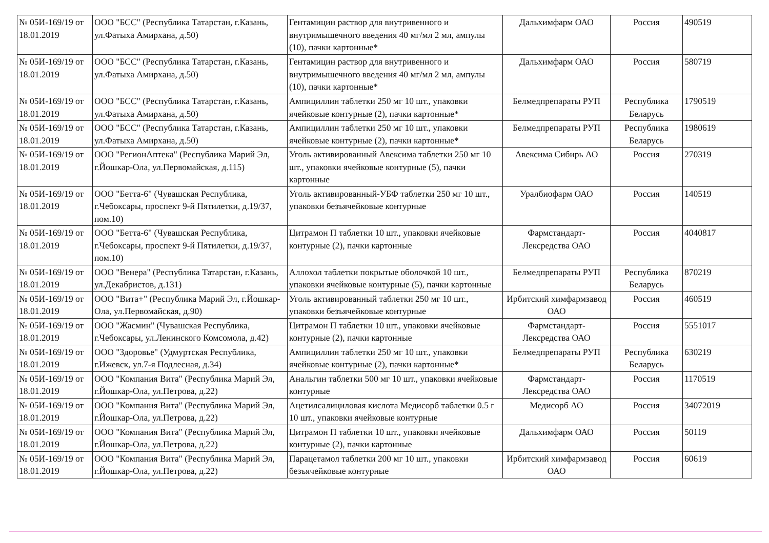| № 05И-169/19 от 18.01.2019 | ООО "БСС" (Республика Татарстан, г.Казань, ул.Фатыха Амирхана, д.50) | Гентамицин раствор для внутривенного и внутримышечного введения 40 мг/мл 2 мл, ампулы (10), пачки картонные* | Дальхимфарм ОАО | Россия | 490519 |
| № 05И-169/19 от 18.01.2019 | ООО "БСС" (Республика Татарстан, г.Казань, ул.Фатыха Амирхана, д.50) | Гентамицин раствор для внутривенного и внутримышечного введения 40 мг/мл 2 мл, ампулы (10), пачки картонные* | Дальхимфарм ОАО | Россия | 580719 |
| № 05И-169/19 от 18.01.2019 | ООО "БСС" (Республика Татарстан, г.Казань, ул.Фатыха Амирхана, д.50) | Ампициллин таблетки 250 мг 10 шт., упаковки ячейковые контурные (2), пачки картонные* | Белмедпрепараты РУП | Республика Беларусь | 1790519 |
| № 05И-169/19 от 18.01.2019 | ООО "БСС" (Республика Татарстан, г.Казань, ул.Фатыха Амирхана, д.50) | Ампициллин таблетки 250 мг 10 шт., упаковки ячейковые контурные (2), пачки картонные* | Белмедпрепараты РУП | Республика Беларусь | 1980619 |
| № 05И-169/19 от 18.01.2019 | ООО "РегионАптека" (Республика Марий Эл, г.Йошкар-Ола, ул.Первомайская, д.115) | Уголь активированный Авексима таблетки 250 мг 10 шт., упаковки ячейковые контурные (5), пачки картонные | Авексима Сибирь АО | Россия | 270319 |
| № 05И-169/19 от 18.01.2019 | ООО "Бетта-6" (Чувашская Республика, г.Чебоксары, проспект 9-й Пятилетки, д.19/37, пом.10) | Уголь активированный-УБФ таблетки 250 мг 10 шт., упаковки безъячейковые контурные | Уралбиофарм ОАО | Россия | 140519 |
| № 05И-169/19 от 18.01.2019 | ООО "Бетта-6" (Чувашская Республика, г.Чебоксары, проспект 9-й Пятилетки, д.19/37, пом.10) | Цитрамон П таблетки 10 шт., упаковки ячейковые контурные (2), пачки картонные | Фармстандарт-Лексредства ОАО | Россия | 4040817 |
| № 05И-169/19 от 18.01.2019 | ООО "Венера" (Республика Татарстан, г.Казань, ул.Декабристов, д.131) | Аллохол таблетки покрытые оболочкой 10 шт., упаковки ячейковые контурные (5), пачки картонные | Белмедпрепараты РУП | Республика Беларусь | 870219 |
| № 05И-169/19 от 18.01.2019 | ООО "Вита+" (Республика Марий Эл, г.Йошкар-Ола, ул.Первомайская, д.90) | Уголь активированный таблетки 250 мг 10 шт., упаковки безъячейковые контурные | Ирбитский химфармзавод ОАО | Россия | 460519 |
| № 05И-169/19 от 18.01.2019 | ООО "Жасмин" (Чувашская Республика, г.Чебоксары, ул.Ленинского Комсомола, д.42) | Цитрамон П таблетки 10 шт., упаковки ячейковые контурные (2), пачки картонные | Фармстандарт-Лексредства ОАО | Россия | 5551017 |
| № 05И-169/19 от 18.01.2019 | ООО "Здоровье" (Удмуртская Республика, г.Ижевск, ул.7-я Подлесная, д.34) | Ампициллин таблетки 250 мг 10 шт., упаковки ячейковые контурные (2), пачки картонные* | Белмедпрепараты РУП | Республика Беларусь | 630219 |
| № 05И-169/19 от 18.01.2019 | ООО "Компания Вита" (Республика Марий Эл, г.Йошкар-Ола, ул.Петрова, д.22) | Анальгин таблетки 500 мг 10 шт., упаковки ячейковые контурные | Фармстандарт-Лексредства ОАО | Россия | 1170519 |
| № 05И-169/19 от 18.01.2019 | ООО "Компания Вита" (Республика Марий Эл, г.Йошкар-Ола, ул.Петрова, д.22) | Ацетилсалициловая кислота Медисорб таблетки 0.5 г 10 шт., упаковки ячейковые контурные | Медисорб АО | Россия | 34072019 |
| № 05И-169/19 от 18.01.2019 | ООО "Компания Вита" (Республика Марий Эл, г.Йошкар-Ола, ул.Петрова, д.22) | Цитрамон П таблетки 10 шт., упаковки ячейковые контурные (2), пачки картонные | Дальхимфарм ОАО | Россия | 50119 |
| № 05И-169/19 от 18.01.2019 | ООО "Компания Вита" (Республика Марий Эл, г.Йошкар-Ола, ул.Петрова, д.22) | Парацетамол таблетки 200 мг 10 шт., упаковки безъячейковые контурные | Ирбитский химфармзавод ОАО | Россия | 60619 |